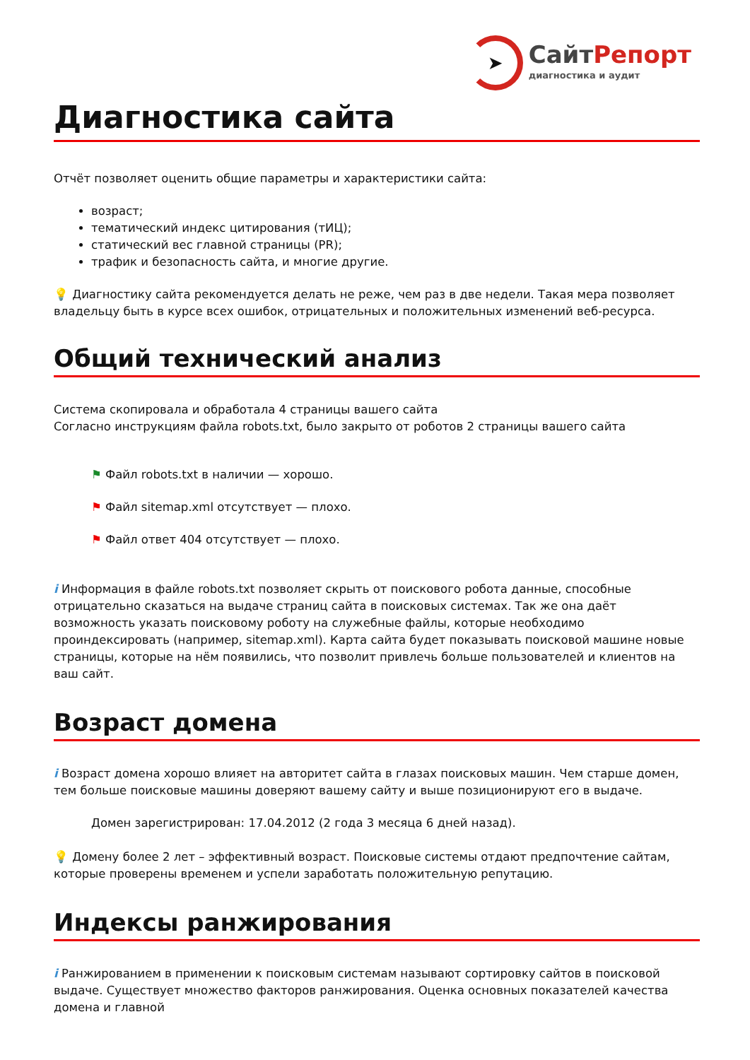➤
СайтРепорт
диагностика и аудит
Диагностика сайта
Отчёт позволяет оценить общие параметры и характеристики сайта:
возраст;
тематический индекс цитирования (тИЦ);
статический вес главной страницы (PR);
трафик и безопасность сайта, и многие другие.
💡 Диагностику сайта рекомендуется делать не реже, чем раз в две недели. Такая мера позволяет владельцу быть в курсе всех ошибок, отрицательных и положительных изменений веб-ресурса.
Общий технический анализ
Система скопировала и обработала 4 страницы вашего сайта
Согласно инструкциям файла robots.txt, было закрыто от роботов 2 страницы вашего сайта
⚑ Файл robots.txt в наличии — хорошо.
⚑ Файл sitemap.xml отсутствует — плохо.
⚑ Файл ответ 404 отсутствует — плохо.
i Информация в файле robots.txt позволяет скрыть от поискового робота данные, способные отрицательно сказаться на выдаче страниц сайта в поисковых системах. Так же она даёт возможность указать поисковому роботу на служебные файлы, которые необходимо проиндексировать (например, sitemap.xml). Карта сайта будет показывать поисковой машине новые страницы, которые на нём появились, что позволит привлечь больше пользователей и клиентов на ваш сайт.
Возраст домена
i Возраст домена хорошо влияет на авторитет сайта в глазах поисковых машин. Чем старше домен, тем больше поисковые машины доверяют вашему сайту и выше позиционируют его в выдаче.
Домен зарегистрирован: 17.04.2012 (2 года 3 месяца 6 дней назад).
💡 Домену более 2 лет – эффективный возраст. Поисковые системы отдают предпочтение сайтам, которые проверены временем и успели заработать положительную репутацию.
Индексы ранжирования
i Ранжированием в применении к поисковым системам называют сортировку сайтов в поисковой выдаче. Существует множество факторов ранжирования. Оценка основных показателей качества домена и главной